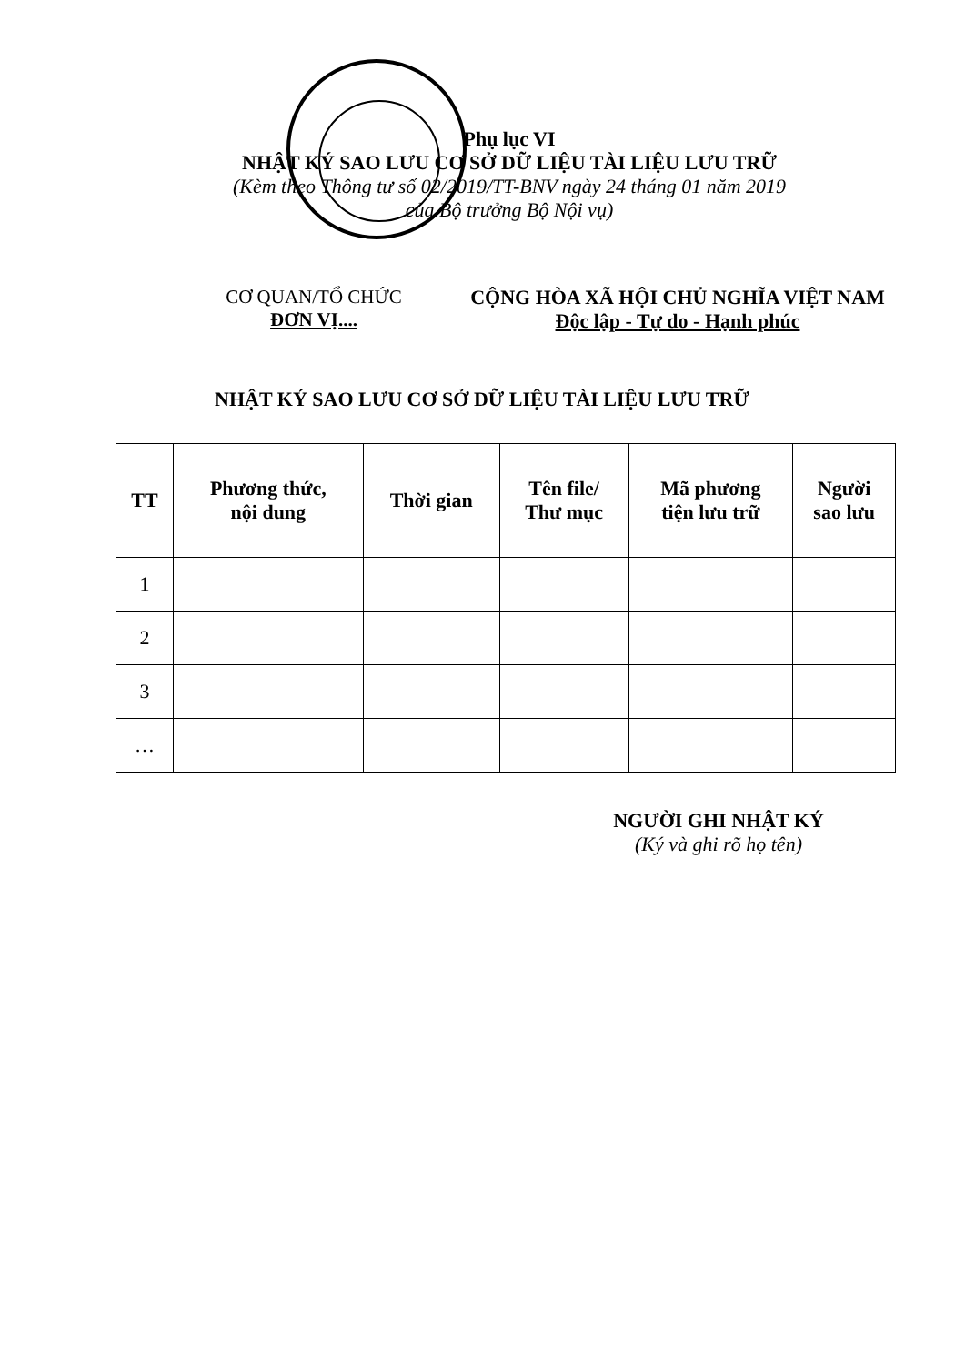Phụ lục VI
NHẬT KÝ SAO LƯU CƠ SỞ DỮ LIỆU TÀI LIỆU LƯU TRỮ
(Kèm theo Thông tư số 02/2019/TT-BNV ngày 24 tháng 01 năm 2019
của Bộ trưởng Bộ Nội vụ)
CƠ QUAN/TỔ CHỨC
ĐƠN VỊ....
CỘNG HÒA XÃ HỘI CHỦ NGHĨA VIỆT NAM
Độc lập - Tự do - Hạnh phúc
NHẬT KÝ SAO LƯU CƠ SỞ DỮ LIỆU TÀI LIỆU LƯU TRỮ
| TT | Phương thức, nội dung | Thời gian | Tên file/ Thư mục | Mã phương tiện lưu trữ | Người sao lưu |
| --- | --- | --- | --- | --- | --- |
| 1 | | | | | |
| 2 | | | | | |
| 3 | | | | | |
| … | | | | | |
NGƯỜI GHI NHẬT KÝ
(Ký và ghi rõ họ tên)